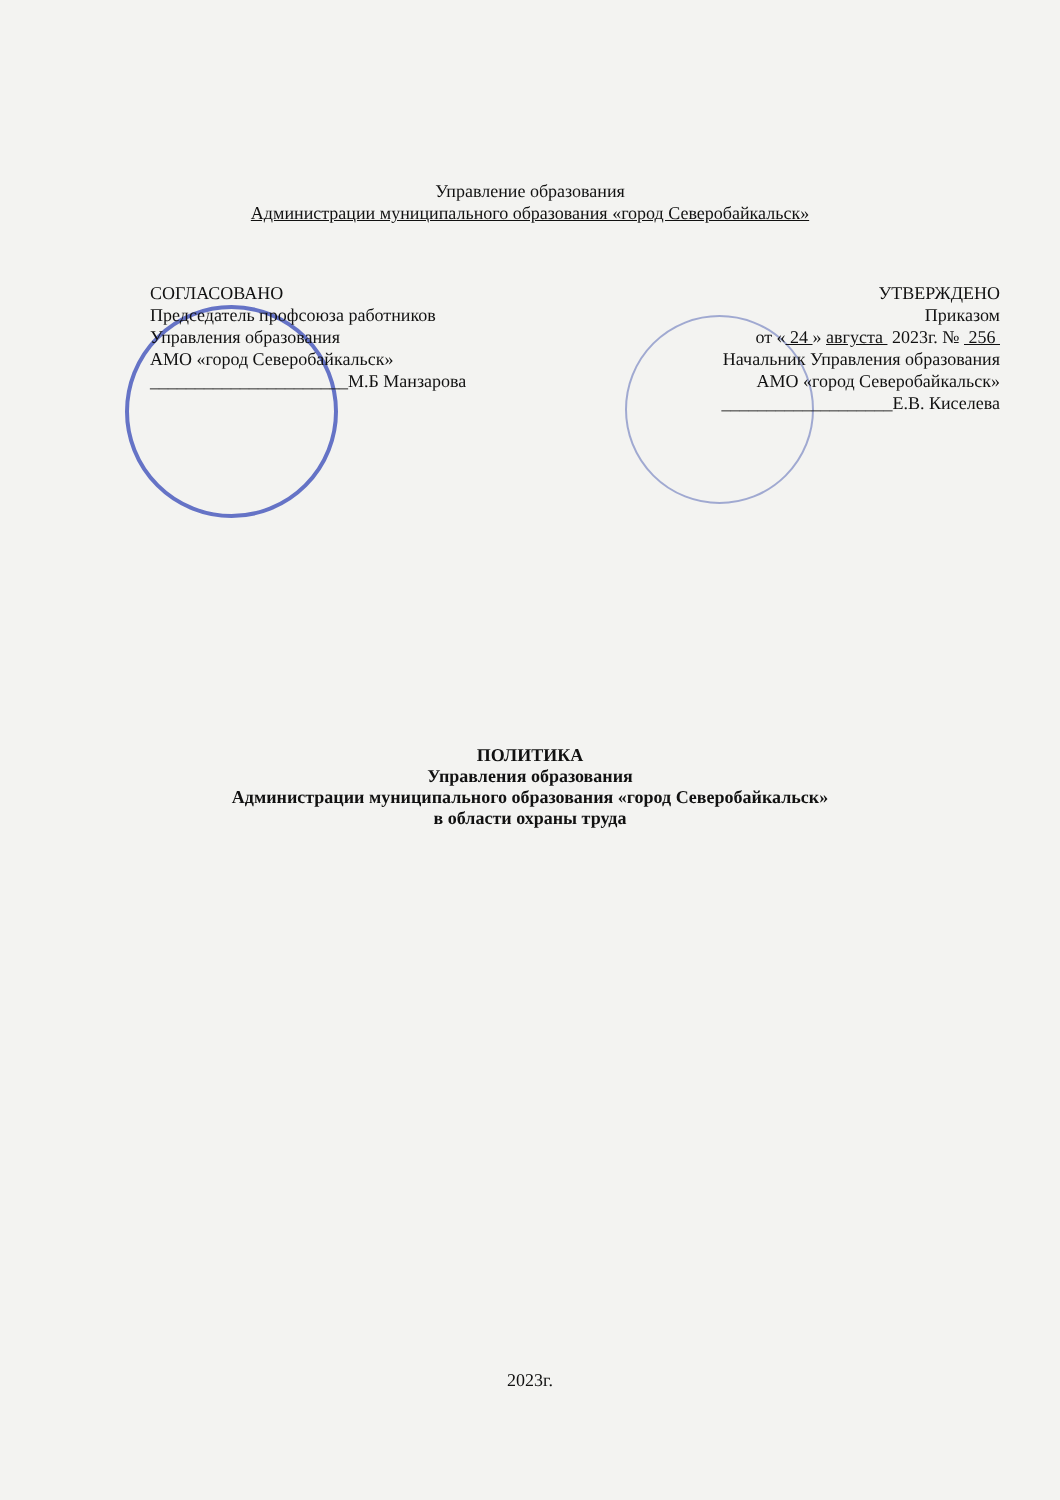Управление образования
Администрации муниципального образования «город Северобайкальск»
СОГЛАСОВАНО
Председатель профсоюза работников
Управления образования
АМО «город Северобайкальск»
______________________М.Б Манзарова
УТВЕРЖДЕНО
Приказом
от « 24 » августа 2023г. № 256
Начальник Управления образования
АМО «город Северобайкальск»
___________________Е.В. Киселева
ПОЛИТИКА
Управления образования
Администрации муниципального образования «город Северобайкальск»
в области охраны труда
2023г.